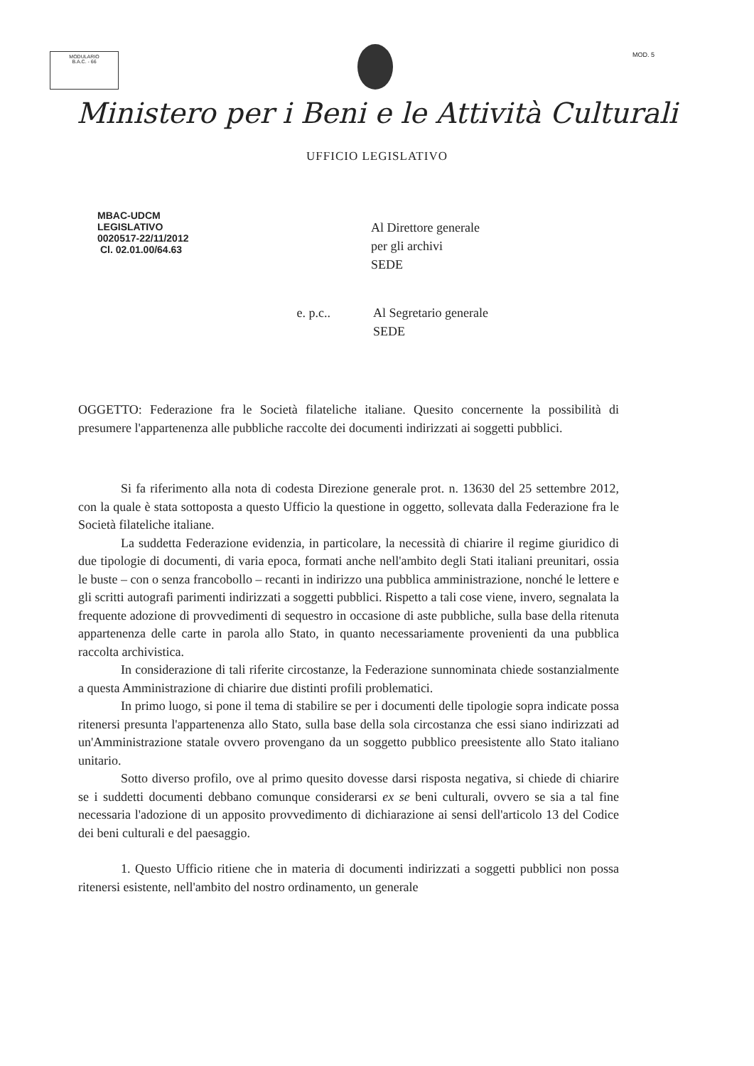MODULARIO
B.A.C. - 66
MOD. 5
Ministero per i Beni e le Attività Culturali
UFFICIO LEGISLATIVO
MBAC-UDCM
LEGISLATIVO
0020517-22/11/2012
Cl. 02.01.00/64.63
Al Direttore generale
per gli archivi
SEDE
e. p.c.. Al Segretario generale
SEDE
OGGETTO: Federazione fra le Società filateliche italiane. Quesito concernente la possibilità di presumere l'appartenenza alle pubbliche raccolte dei documenti indirizzati ai soggetti pubblici.
Si fa riferimento alla nota di codesta Direzione generale prot. n. 13630 del 25 settembre 2012, con la quale è stata sottoposta a questo Ufficio la questione in oggetto, sollevata dalla Federazione fra le Società filateliche italiane.
La suddetta Federazione evidenzia, in particolare, la necessità di chiarire il regime giuridico di due tipologie di documenti, di varia epoca, formati anche nell'ambito degli Stati italiani preunitari, ossia le buste – con o senza francobollo – recanti in indirizzo una pubblica amministrazione, nonché le lettere e gli scritti autografi parimenti indirizzati a soggetti pubblici. Rispetto a tali cose viene, invero, segnalata la frequente adozione di provvedimenti di sequestro in occasione di aste pubbliche, sulla base della ritenuta appartenenza delle carte in parola allo Stato, in quanto necessariamente provenienti da una pubblica raccolta archivistica.
In considerazione di tali riferite circostanze, la Federazione sunnominata chiede sostanzialmente a questa Amministrazione di chiarire due distinti profili problematici.
In primo luogo, si pone il tema di stabilire se per i documenti delle tipologie sopra indicate possa ritenersi presunta l'appartenenza allo Stato, sulla base della sola circostanza che essi siano indirizzati ad un'Amministrazione statale ovvero provengano da un soggetto pubblico preesistente allo Stato italiano unitario.
Sotto diverso profilo, ove al primo quesito dovesse darsi risposta negativa, si chiede di chiarire se i suddetti documenti debbano comunque considerarsi ex se beni culturali, ovvero se sia a tal fine necessaria l'adozione di un apposito provvedimento di dichiarazione ai sensi dell'articolo 13 del Codice dei beni culturali e del paesaggio.
1. Questo Ufficio ritiene che in materia di documenti indirizzati a soggetti pubblici non possa ritenersi esistente, nell'ambito del nostro ordinamento, un generale